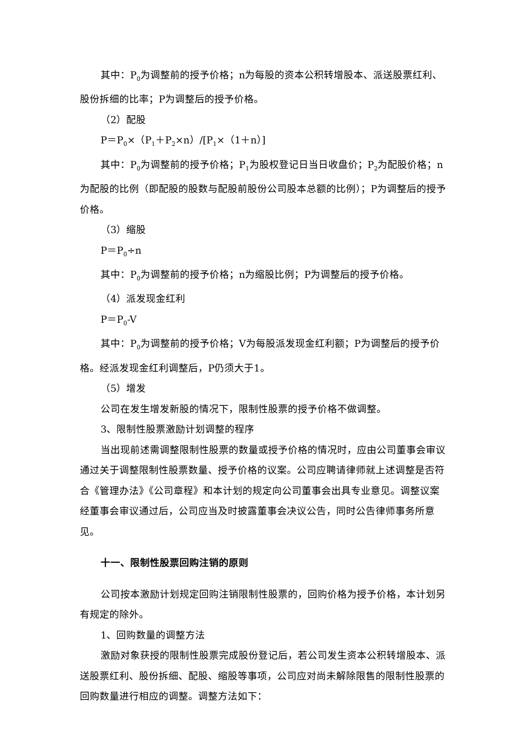其中：P<sub>0</sub>为调整前的授予价格；n为每股的资本公积转增股本、派送股票红利、股份拆细的比率；P为调整后的授予价格。
（2）配股
P＝P<sub>0</sub>×（P<sub>1</sub>＋P<sub>2</sub>×n）/[P<sub>1</sub>×（1＋n）]
其中：P<sub>0</sub>为调整前的授予价格；P<sub>1</sub>为股权登记日当日收盘价；P<sub>2</sub>为配股价格；n为配股的比例（即配股的股数与配股前股份公司股本总额的比例）；P为调整后的授予价格。
（3）缩股
P＝P<sub>0</sub>÷n
其中：P<sub>0</sub>为调整前的授予价格；n为缩股比例；P为调整后的授予价格。
（4）派发现金红利
P＝P<sub>0</sub>-V
其中：P<sub>0</sub>为调整前的授予价格；V为每股派发现金红利额；P为调整后的授予价格。经派发现金红利调整后，P仍须大于1。
（5）增发
公司在发生增发新股的情况下，限制性股票的授予价格不做调整。
3、限制性股票激励计划调整的程序
当出现前述需调整限制性股票的数量或授予价格的情况时，应由公司董事会审议通过关于调整限制性股票数量、授予价格的议案。公司应聘请律师就上述调整是否符合《管理办法》《公司章程》和本计划的规定向公司董事会出具专业意见。调整议案经董事会审议通过后，公司应当及时披露董事会决议公告，同时公告律师事务所意见。
十一、限制性股票回购注销的原则
公司按本激励计划规定回购注销限制性股票的，回购价格为授予价格，本计划另有规定的除外。
1、回购数量的调整方法
激励对象获授的限制性股票完成股份登记后，若公司发生资本公积转增股本、派送股票红利、股份拆细、配股、缩股等事项，公司应对尚未解除限售的限制性股票的回购数量进行相应的调整。调整方法如下：